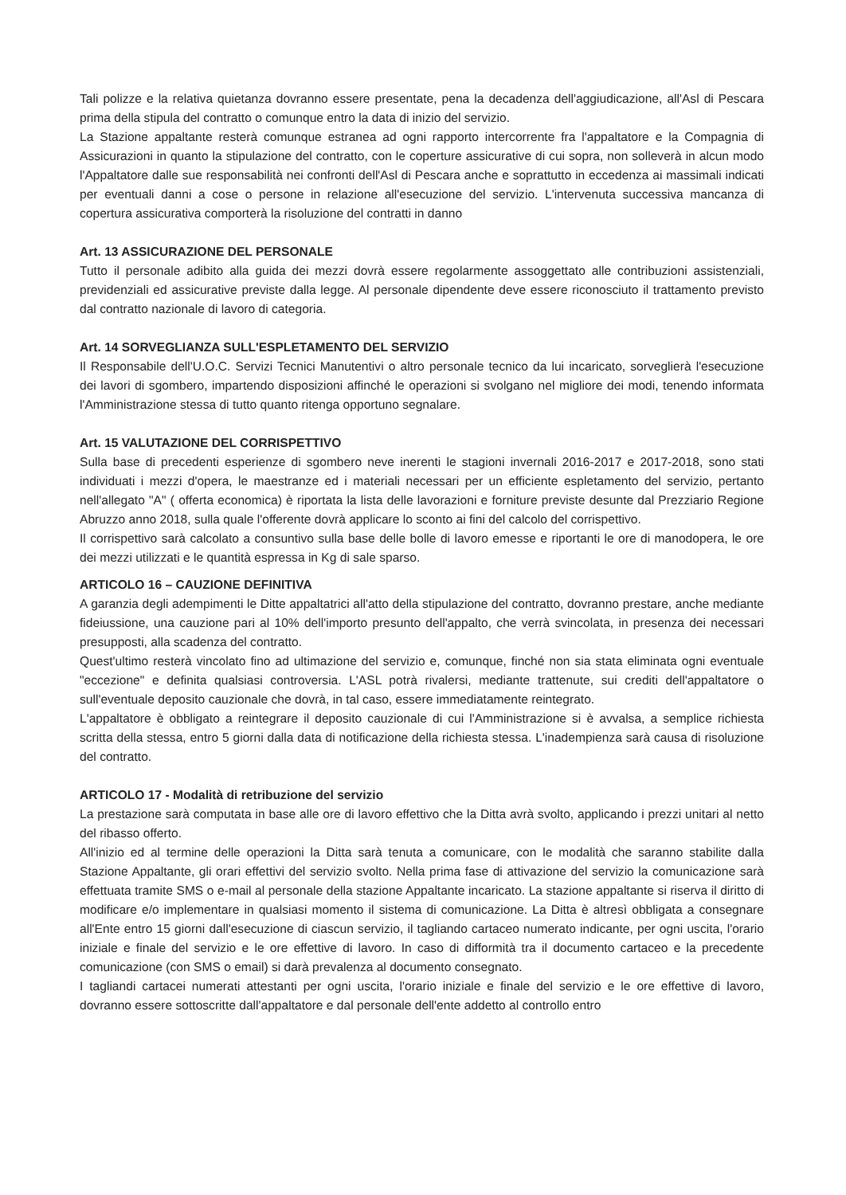Tali polizze e la relativa quietanza dovranno essere presentate, pena la decadenza dell'aggiudicazione, all'Asl di Pescara prima della stipula del contratto o comunque entro la data di inizio del servizio.
La Stazione appaltante resterà comunque estranea ad ogni rapporto intercorrente fra l'appaltatore e la Compagnia di Assicurazioni in quanto la stipulazione del contratto, con le coperture assicurative di cui sopra, non solleverà in alcun modo l'Appaltatore dalle sue responsabilità nei confronti dell'Asl di Pescara anche e soprattutto in eccedenza ai massimali indicati per eventuali danni a cose o persone in relazione all'esecuzione del servizio. L'intervenuta successiva mancanza di copertura assicurativa comporterà la risoluzione del contratti in danno
Art. 13 ASSICURAZIONE DEL PERSONALE
Tutto il personale adibito alla guida dei mezzi dovrà essere regolarmente assoggettato alle contribuzioni assistenziali, previdenziali ed assicurative previste dalla legge. Al personale dipendente deve essere riconosciuto il trattamento previsto dal contratto nazionale di lavoro di categoria.
Art. 14 SORVEGLIANZA SULL'ESPLETAMENTO DEL SERVIZIO
Il Responsabile dell'U.O.C. Servizi Tecnici Manutentivi o altro personale tecnico da lui incaricato, sorveglierà l'esecuzione dei lavori di sgombero, impartendo disposizioni affinché le operazioni si svolgano nel migliore dei modi, tenendo informata l'Amministrazione stessa di tutto quanto ritenga opportuno segnalare.
Art. 15 VALUTAZIONE DEL CORRISPETTIVO
Sulla base di precedenti esperienze di sgombero neve inerenti le stagioni invernali 2016-2017 e 2017-2018, sono stati individuati i mezzi d'opera, le maestranze ed i materiali necessari per un efficiente espletamento del servizio, pertanto nell'allegato "A" ( offerta economica) è riportata la lista delle lavorazioni e forniture previste desunte dal Prezziario Regione Abruzzo anno 2018, sulla quale l'offerente dovrà applicare lo sconto ai fini del calcolo del corrispettivo.
Il corrispettivo sarà calcolato a consuntivo sulla base delle bolle di lavoro emesse e riportanti le ore di manodopera, le ore dei mezzi utilizzati e le quantità espressa in Kg di sale sparso.
ARTICOLO 16 – CAUZIONE DEFINITIVA
A garanzia degli adempimenti le Ditte appaltatrici all'atto della stipulazione del contratto, dovranno prestare, anche mediante fideiussione, una cauzione pari al 10% dell'importo presunto dell'appalto, che verrà svincolata, in presenza dei necessari presupposti, alla scadenza del contratto.
Quest'ultimo resterà vincolato fino ad ultimazione del servizio e, comunque, finché non sia stata eliminata ogni eventuale "eccezione" e definita qualsiasi controversia. L'ASL potrà rivalersi, mediante trattenute, sui crediti dell'appaltatore o sull'eventuale deposito cauzionale che dovrà, in tal caso, essere immediatamente reintegrato.
L'appaltatore è obbligato a reintegrare il deposito cauzionale di cui l'Amministrazione si è avvalsa, a semplice richiesta scritta della stessa, entro 5 giorni dalla data di notificazione della richiesta stessa. L'inadempienza sarà causa di risoluzione del contratto.
ARTICOLO 17 - Modalità di retribuzione del servizio
La prestazione sarà computata in base alle ore di lavoro effettivo che la Ditta avrà svolto, applicando i prezzi unitari al netto del ribasso offerto.
All'inizio ed al termine delle operazioni la Ditta sarà tenuta a comunicare, con le modalità che saranno stabilite dalla Stazione Appaltante, gli orari effettivi del servizio svolto. Nella prima fase di attivazione del servizio la comunicazione sarà effettuata tramite SMS o e-mail al personale della stazione Appaltante incaricato. La stazione appaltante si riserva il diritto di modificare e/o implementare in qualsiasi momento il sistema di comunicazione. La Ditta è altresì obbligata a consegnare all'Ente entro 15 giorni dall'esecuzione di ciascun servizio, il tagliando cartaceo numerato indicante, per ogni uscita, l'orario iniziale e finale del servizio e le ore effettive di lavoro. In caso di difformità tra il documento cartaceo e la precedente comunicazione (con SMS o email) si darà prevalenza al documento consegnato.
I tagliandi cartacei numerati attestanti per ogni uscita, l'orario iniziale e finale del servizio e le ore effettive di lavoro, dovranno essere sottoscritte dall'appaltatore e dal personale dell'ente addetto al controllo entro